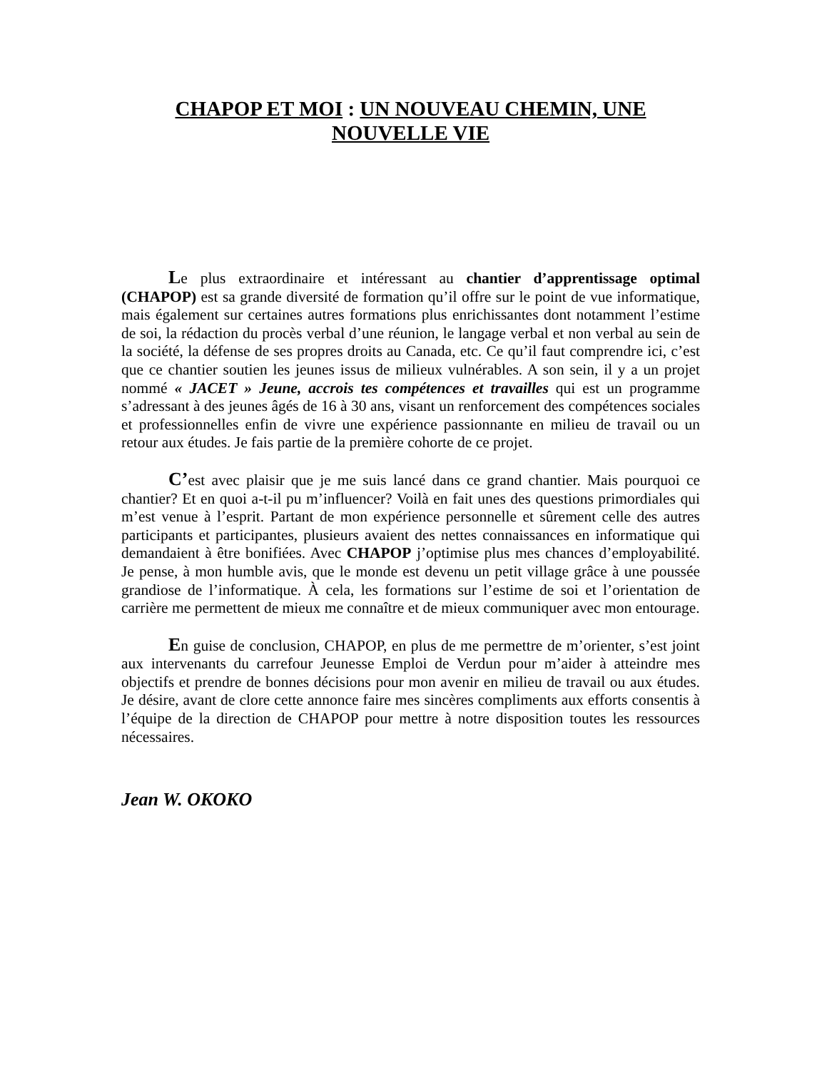CHAPOP ET MOI : UN NOUVEAU CHEMIN, UNE NOUVELLE VIE
Le plus extraordinaire et intéressant au chantier d’apprentissage optimal (CHAPOP) est sa grande diversité de formation qu’il offre sur le point de vue informatique, mais également sur certaines autres formations plus enrichissantes dont notamment l’estime de soi, la rédaction du procès verbal d’une réunion, le langage verbal et non verbal au sein de la société, la défense de ses propres droits au Canada, etc. Ce qu’il faut comprendre ici, c’est que ce chantier soutien les jeunes issus de milieux vulnérables. A son sein, il y a un projet nommé « JACET » Jeune, accrois tes compétences et travailles qui est un programme s’adressant à des jeunes âgés de 16 à 30 ans, visant un renforcement des compétences sociales et professionnelles enfin de vivre une expérience passionnante en milieu de travail ou un retour aux études. Je fais partie de la première cohorte de ce projet.
C’est avec plaisir que je me suis lancé dans ce grand chantier. Mais pourquoi ce chantier? Et en quoi a-t-il pu m’influencer? Voilà en fait unes des questions primordiales qui m’est venue à l’esprit. Partant de mon expérience personnelle et sûrement celle des autres participants et participantes, plusieurs avaient des nettes connaissances en informatique qui demandaient à être bonifiées. Avec CHAPOP j’optimise plus mes chances d’employabilité. Je pense, à mon humble avis, que le monde est devenu un petit village grâce à une poussée grandiose de l’informatique. À cela, les formations sur l’estime de soi et l’orientation de carrière me permettent de mieux me connaître et de mieux communiquer avec mon entourage.
En guise de conclusion, CHAPOP, en plus de me permettre de m’orienter, s’est joint aux intervenants du carrefour Jeunesse Emploi de Verdun pour m’aider à atteindre mes objectifs et prendre de bonnes décisions pour mon avenir en milieu de travail ou aux études. Je désire, avant de clore cette annonce faire mes sincères compliments aux efforts consentis à l’équipe de la direction de CHAPOP pour mettre à notre disposition toutes les ressources nécessaires.
Jean W. OKOKO